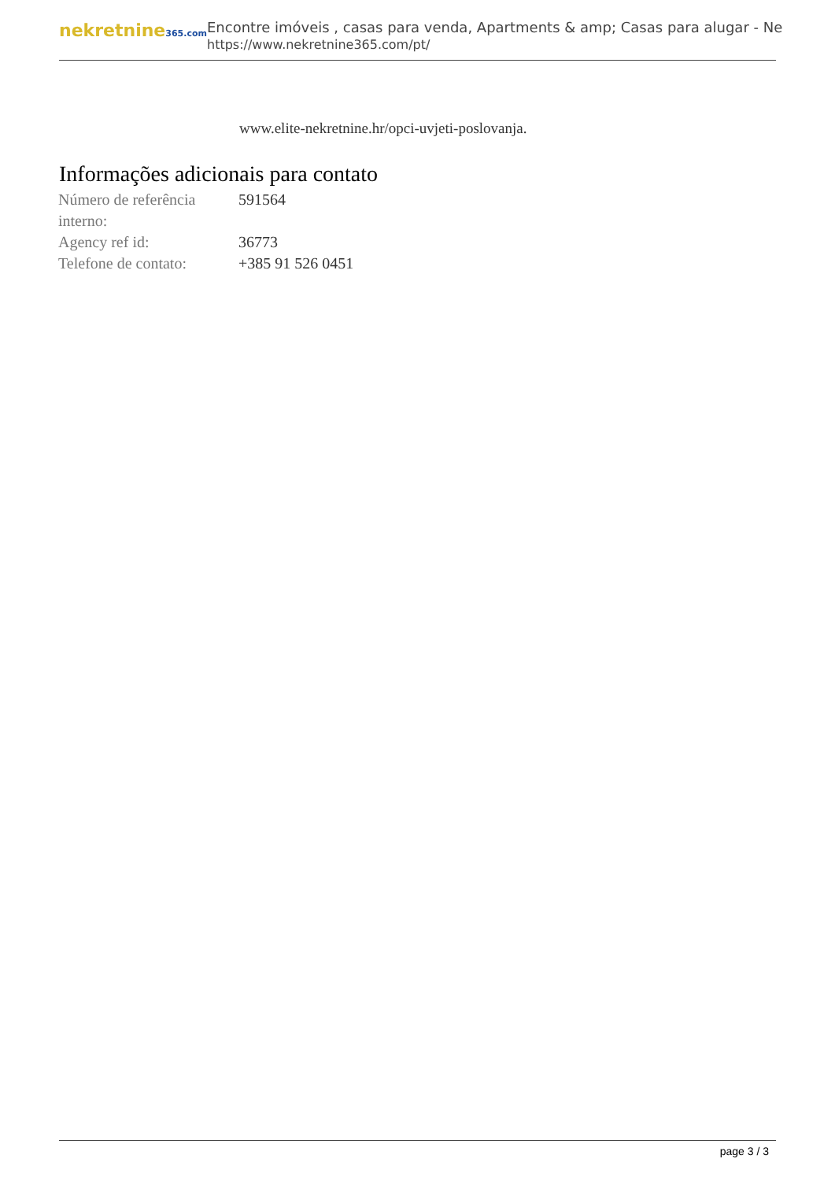nekretnine365.com
Encontre imóveis , casas para venda, Apartments & amp; Casas para alugar - Ne
https://www.nekretnine365.com/pt/
www.elite-nekretnine.hr/opci-uvjeti-poslovanja.
Informações adicionais para contato
| Número de referência interno: | 591564 |
| Agency ref id: | 36773 |
| Telefone de contato: | +385 91 526 0451 |
page 3 / 3